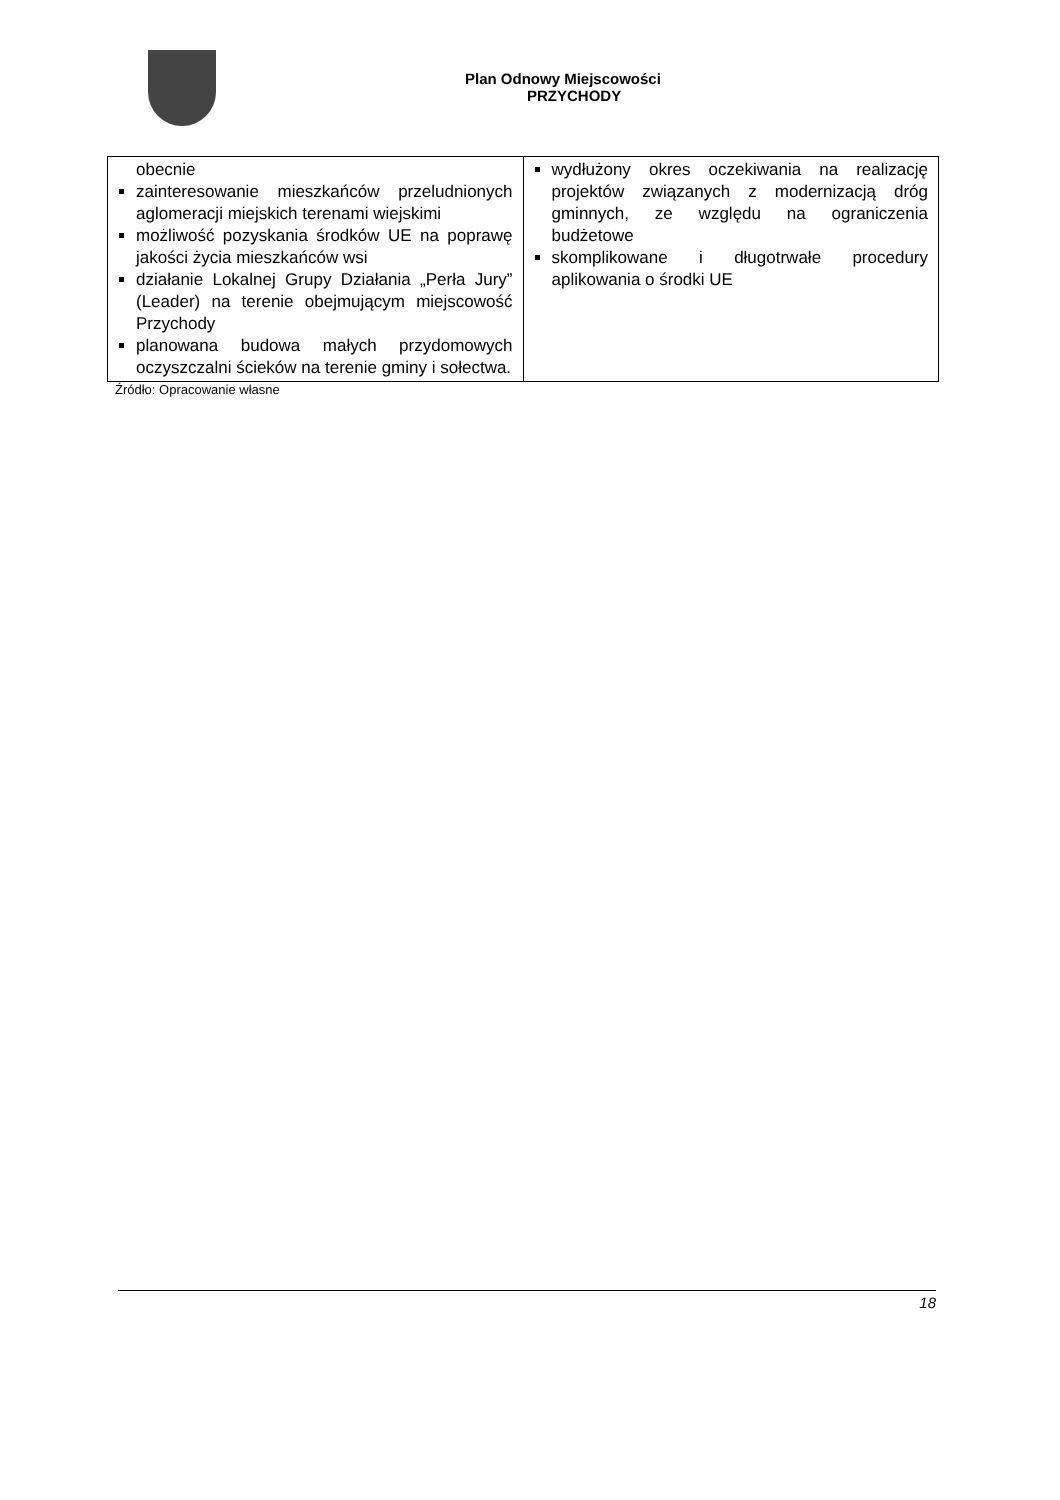Plan Odnowy Miejscowości
PRZYCHODY
| obecnie zainteresowanie mieszkańców przeludnionych aglomeracji miejskich terenami wiejskimi możliwość pozyskania środków UE na poprawę jakości życia mieszkańców wsi działanie Lokalnej Grupy Działania „Perła Jury” (Leader) na terenie obejmującym miejscowość Przychody planowana budowa małych przydomowych oczyszczalni ścieków na terenie gminy i sołectwa. | wydłużony okres oczekiwania na realizację projektów związanych z modernizacją dróg gminnych, ze względu na ograniczenia budżetowe skomplikowane i długotrwałe procedury aplikowania o środki UE |
Źródło: Opracowanie własne
18